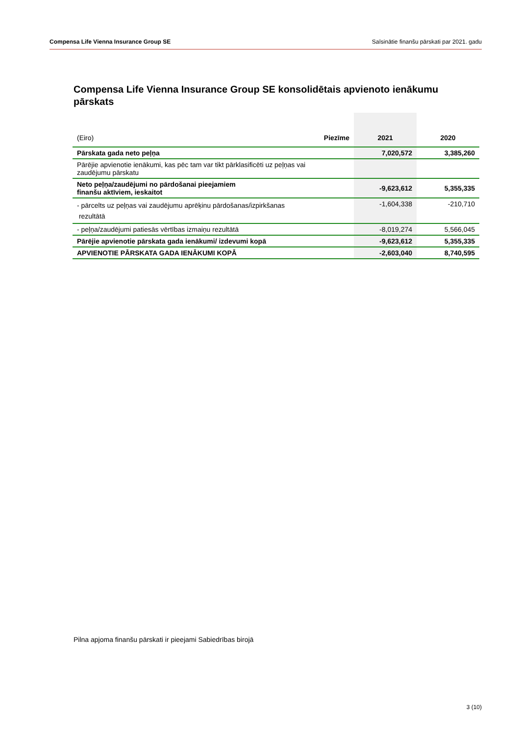Compensa Life Vienna Insurance Group SE Saīsinātie finanšu pārskati par 2021. gadu
Compensa Life Vienna Insurance Group SE konsolidētais apvienoto ienākumu pārskats
| (Eiro) | Piezīme | 2021 | 2020 |
| --- | --- | --- | --- |
| Pārskata gada neto peļņa | | 7,020,572 | 3,385,260 |
| Pārējie apvienotie ienākumi, kas pēc tam var tikt pārklasificēti uz peļņas vai zaudējumu pārskatu | | | |
| Neto peļņa/zaudējumi no pārdošanai pieejamiem finanšu aktīviem, ieskaitot | | -9,623,612 | 5,355,335 |
| - pārcelts uz peļņas vai zaudējumu aprēķinu pārdošanas/izpirkšanas rezultātā | | -1,604,338 | -210,710 |
| - peļņa/zaudējumi patiesās vērtības izmaiņu rezultātā | | -8,019,274 | 5,566,045 |
| Pārējie apvienotie pārskata gada ienākumi/ izdevumi kopā | | -9,623,612 | 5,355,335 |
| APVIENOTIE PĀRSKATA GADA IENĀKUMI KOPĀ | | -2,603,040 | 8,740,595 |
Pilna apjoma finanšu pārskati ir pieejami Sabiedrības birojā
3 (10)